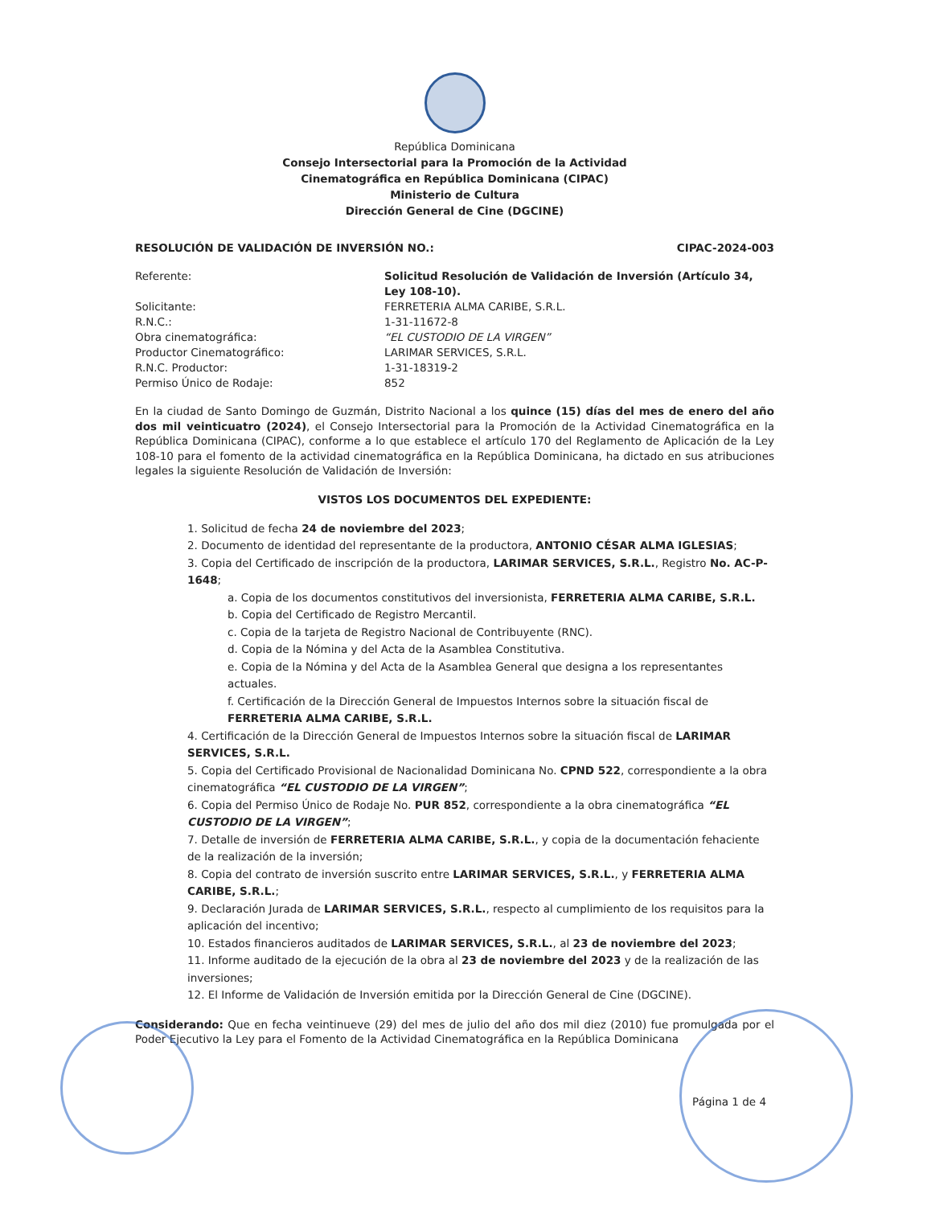República Dominicana
Consejo Intersectorial para la Promoción de la Actividad
Cinematográfica en República Dominicana (CIPAC)
Ministerio de Cultura
Dirección General de Cine (DGCINE)
RESOLUCIÓN DE VALIDACIÓN DE INVERSIÓN NO.: CIPAC-2024-003
Referente: Solicitud Resolución de Validación de Inversión (Artículo 34, Ley 108-10). Solicitante: FERRETERIA ALMA CARIBE, S.R.L. R.N.C.: 1-31-11672-8 Obra cinematográfica: “EL CUSTODIO DE LA VIRGEN” Productor Cinematográfico: LARIMAR SERVICES, S.R.L. R.N.C. Productor: 1-31-18319-2 Permiso Único de Rodaje: 852
En la ciudad de Santo Domingo de Guzmán, Distrito Nacional a los quince (15) días del mes de enero del año dos mil veinticuatro (2024), el Consejo Intersectorial para la Promoción de la Actividad Cinematográfica en la República Dominicana (CIPAC), conforme a lo que establece el artículo 170 del Reglamento de Aplicación de la Ley 108-10 para el fomento de la actividad cinematográfica en la República Dominicana, ha dictado en sus atribuciones legales la siguiente Resolución de Validación de Inversión:
VISTOS LOS DOCUMENTOS DEL EXPEDIENTE:
1. Solicitud de fecha 24 de noviembre del 2023;
2. Documento de identidad del representante de la productora, ANTONIO CÉSAR ALMA IGLESIAS;
3. Copia del Certificado de inscripción de la productora, LARIMAR SERVICES, S.R.L., Registro No. AC-P-1648;
a. Copia de los documentos constitutivos del inversionista, FERRETERIA ALMA CARIBE, S.R.L.
b. Copia del Certificado de Registro Mercantil.
c. Copia de la tarjeta de Registro Nacional de Contribuyente (RNC).
d. Copia de la Nómina y del Acta de la Asamblea Constitutiva.
e. Copia de la Nómina y del Acta de la Asamblea General que designa a los representantes actuales.
f. Certificación de la Dirección General de Impuestos Internos sobre la situación fiscal de FERRETERIA ALMA CARIBE, S.R.L.
4. Certificación de la Dirección General de Impuestos Internos sobre la situación fiscal de LARIMAR SERVICES, S.R.L.
5. Copia del Certificado Provisional de Nacionalidad Dominicana No. CPND 522, correspondiente a la obra cinematográfica “EL CUSTODIO DE LA VIRGEN”;
6. Copia del Permiso Único de Rodaje No. PUR 852, correspondiente a la obra cinematográfica “EL CUSTODIO DE LA VIRGEN”;
7. Detalle de inversión de FERRETERIA ALMA CARIBE, S.R.L., y copia de la documentación fehaciente de la realización de la inversión;
8. Copia del contrato de inversión suscrito entre LARIMAR SERVICES, S.R.L., y FERRETERIA ALMA CARIBE, S.R.L.;
9. Declaración Jurada de LARIMAR SERVICES, S.R.L., respecto al cumplimiento de los requisitos para la aplicación del incentivo;
10. Estados financieros auditados de LARIMAR SERVICES, S.R.L., al 23 de noviembre del 2023;
11. Informe auditado de la ejecución de la obra al 23 de noviembre del 2023 y de la realización de las inversiones;
12. El Informe de Validación de Inversión emitida por la Dirección General de Cine (DGCINE).
Considerando: Que en fecha veintinueve (29) del mes de julio del año dos mil diez (2010) fue promulgada por el Poder Ejecutivo la Ley para el Fomento de la Actividad Cinematográfica en la República Dominicana
Página 1 de 4